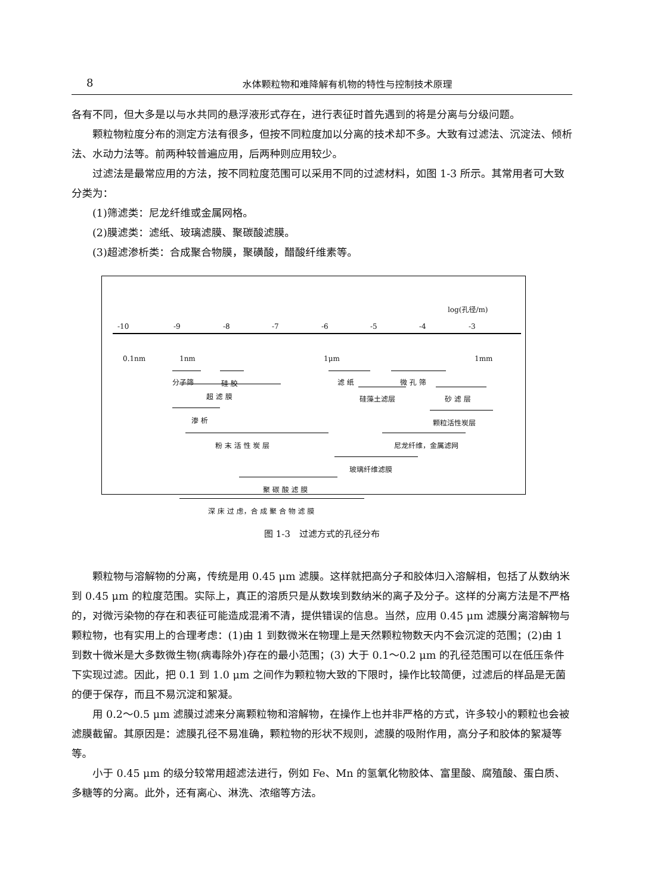8 水体颗粒物和难降解有机物的特性与控制技术原理
各有不同，但大多是以与水共同的悬浮液形式存在，进行表征时首先遇到的将是分离与分级问题。
颗粒物粒度分布的测定方法有很多，但按不同粒度加以分离的技术却不多。大致有过滤法、沉淀法、倾析法、水动力法等。前两种较普遍应用，后两种则应用较少。
过滤法是最常应用的方法，按不同粒度范围可以采用不同的过滤材料，如图 1-3 所示。其常用者可大致分类为：
(1)筛滤类：尼龙纤维或金属网格。
(2)膜滤类：滤纸、玻璃滤膜、聚碳酸滤膜。
(3)超滤渗析类：合成聚合物膜，聚磺酸，醋酸纤维素等。
log(孔径/m)
-10 -9 -8 -7 -6 -5 -4 -3
0.1nm 1nm 1μm 1mm
分子筛 硅 胶 滤 纸 微 孔 筛
超 滤 膜 硅藻土滤层 砂 滤 层
渗 析 颗粒活性炭层
粉 末 活 性 炭 层 尼龙纤维，金属滤网
玻璃纤维滤膜
聚 碳 酸 滤 膜
深 床 过 虑，合 成 聚 合 物 滤 膜
图 1-3　过滤方式的孔径分布
颗粒物与溶解物的分离，传统是用 0.45 μm 滤膜。这样就把高分子和胶体归入溶解相，包括了从数纳米到 0.45 μm 的粒度范围。实际上，真正的溶质只是从数埃到数纳米的离子及分子。这样的分离方法是不严格的，对微污染物的存在和表征可能造成混淆不清，提供错误的信息。当然，应用 0.45 μm 滤膜分离溶解物与颗粒物，也有实用上的合理考虑：(1)由 1 到数微米在物理上是天然颗粒物数天内不会沉淀的范围；(2)由 1 到数十微米是大多数微生物(病毒除外)存在的最小范围；(3) 大于 0.1～0.2 μm 的孔径范围可以在低压条件下实现过滤。因此，把 0.1 到 1.0 μm 之间作为颗粒物大致的下限时，操作比较简便，过滤后的样品是无菌的便于保存，而且不易沉淀和絮凝。
用 0.2～0.5 μm 滤膜过滤来分离颗粒物和溶解物，在操作上也并非严格的方式，许多较小的颗粒也会被滤膜截留。其原因是：滤膜孔径不易准确，颗粒物的形状不规则，滤膜的吸附作用，高分子和胶体的絮凝等等。
小于 0.45 μm 的级分较常用超滤法进行，例如 Fe、Mn 的氢氧化物胶体、富里酸、腐殖酸、蛋白质、多糖等的分离。此外，还有离心、淋洗、浓缩等方法。